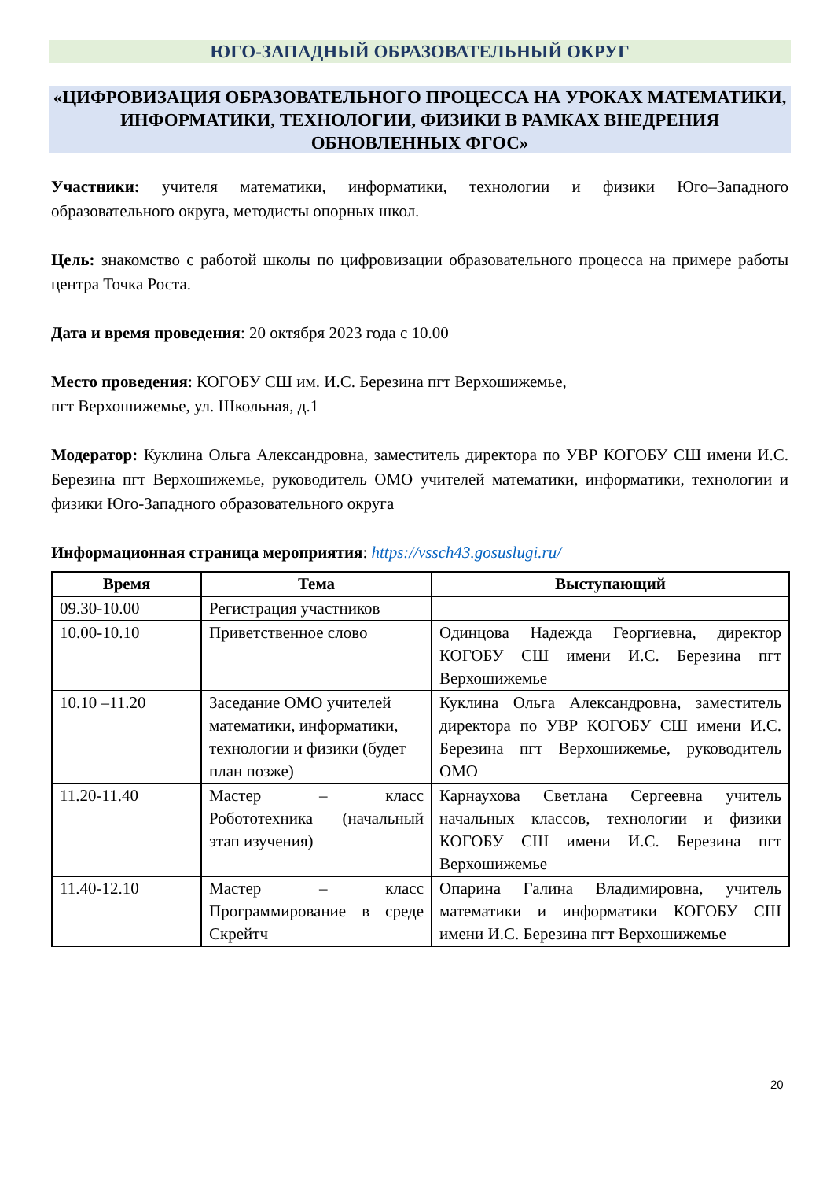ЮГО-ЗАПАДНЫЙ ОБРАЗОВАТЕЛЬНЫЙ ОКРУГ
«ЦИФРОВИЗАЦИЯ ОБРАЗОВАТЕЛЬНОГО ПРОЦЕССА НА УРОКАХ МАТЕМАТИКИ, ИНФОРМАТИКИ, ТЕХНОЛОГИИ, ФИЗИКИ В РАМКАХ ВНЕДРЕНИЯ ОБНОВЛЕННЫХ ФГОС»
Участники: учителя математики, информатики, технологии и физики Юго–Западного образовательного округа, методисты опорных школ.
Цель: знакомство с работой школы по цифровизации образовательного процесса на примере работы центра Точка Роста.
Дата и время проведения: 20 октября 2023 года с 10.00
Место проведения: КОГОБУ СШ им. И.С. Березина пгт Верхошижемье,
пгт Верхошижемье, ул. Школьная, д.1
Модератор: Куклина Ольга Александровна, заместитель директора по УВР КОГОБУ СШ имени И.С. Березина пгт Верхошижемье, руководитель ОМО учителей математики, информатики, технологии и физики Юго-Западного образовательного округа
Информационная страница мероприятия: https://vssch43.gosuslugi.ru/
| Время | Тема | Выступающий |
| --- | --- | --- |
| 09.30-10.00 | Регистрация участников | |
| 10.00-10.10 | Приветственное слово | Одинцова Надежда Георгиевна, директор КОГОБУ СШ имени И.С. Березина пгт Верхошижемье |
| 10.10 –11.20 | Заседание ОМО учителей математики, информатики, технологии и физики (будет план позже) | Куклина Ольга Александровна, заместитель директора по УВР КОГОБУ СШ имени И.С. Березина пгт Верхошижемье, руководитель ОМО |
| 11.20-11.40 | Мастер – класс Робототехника (начальный этап изучения) | Карнаухова Светлана Сергеевна учитель начальных классов, технологии и физики КОГОБУ СШ имени И.С. Березина пгт Верхошижемье |
| 11.40-12.10 | Мастер – класс Программирование в среде Скрейтч | Опарина Галина Владимировна, учитель математики и информатики КОГОБУ СШ имени И.С. Березина пгт Верхошижемье |
20